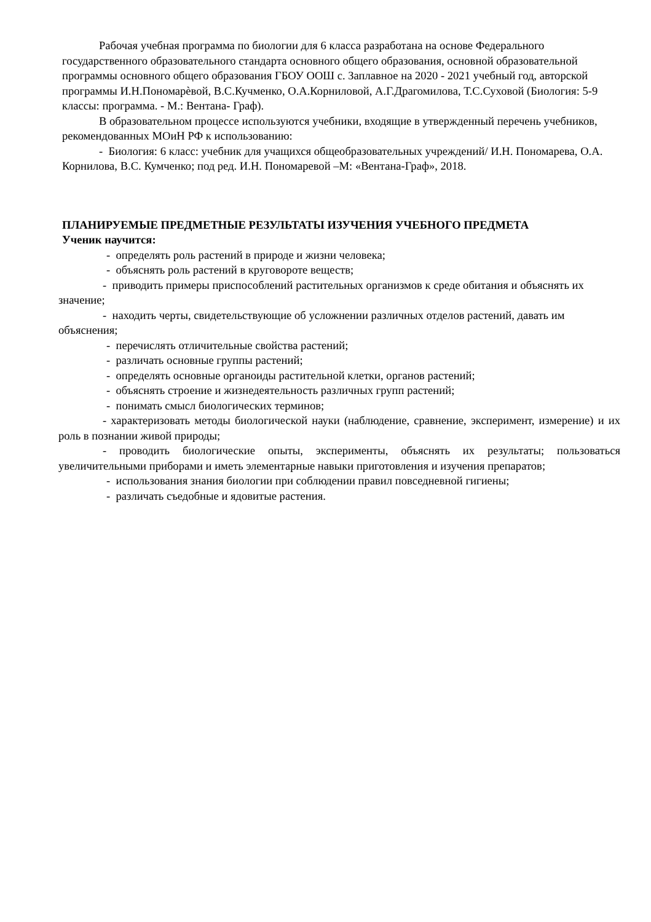Рабочая учебная программа по биологии для 6 класса разработана на основе Федерального государственного образовательного стандарта основного общего образования, основной образовательной программы основного общего образования ГБОУ ООШ с. Заплавное на 2020 - 2021 учебный год, авторской программы И.Н.Пономарѐвой, В.С.Кучменко, О.А.Корниловой, А.Г.Драгомилова, Т.С.Суховой (Биология: 5-9 классы: программа. - М.: Вентана- Граф).
В образовательном процессе используются учебники, входящие в утвержденный перечень учебников, рекомендованных МОиН РФ к использованию:
- Биология: 6 класс: учебник для учащихся общеобразовательных учреждений/ И.Н. Пономарева, О.А. Корнилова, В.С. Кумченко; под ред. И.Н. Пономаревой –М: «Вентана-Граф», 2018.
ПЛАНИРУЕМЫЕ ПРЕДМЕТНЫЕ РЕЗУЛЬТАТЫ ИЗУЧЕНИЯ УЧЕБНОГО ПРЕДМЕТА
Ученик научится:
- определять роль растений в природе и жизни человека;
- объяснять роль растений в круговороте веществ;
- приводить примеры приспособлений растительных организмов к среде обитания и объяснять их значение;
- находить черты, свидетельствующие об усложнении различных отделов растений, давать им объяснения;
- перечислять отличительные свойства растений;
- различать основные группы растений;
- определять основные органоиды растительной клетки, органов растений;
- объяснять строение и жизнедеятельность различных групп растений;
- понимать смысл биологических терминов;
- характеризовать методы биологической науки (наблюдение, сравнение, эксперимент, измерение) и их роль в познании живой природы;
- проводить биологические опыты, эксперименты, объяснять их результаты; пользоваться увеличительными приборами и иметь элементарные навыки приготовления и изучения препаратов;
- использования знания биологии при соблюдении правил повседневной гигиены;
- различать съедобные и ядовитые растения.